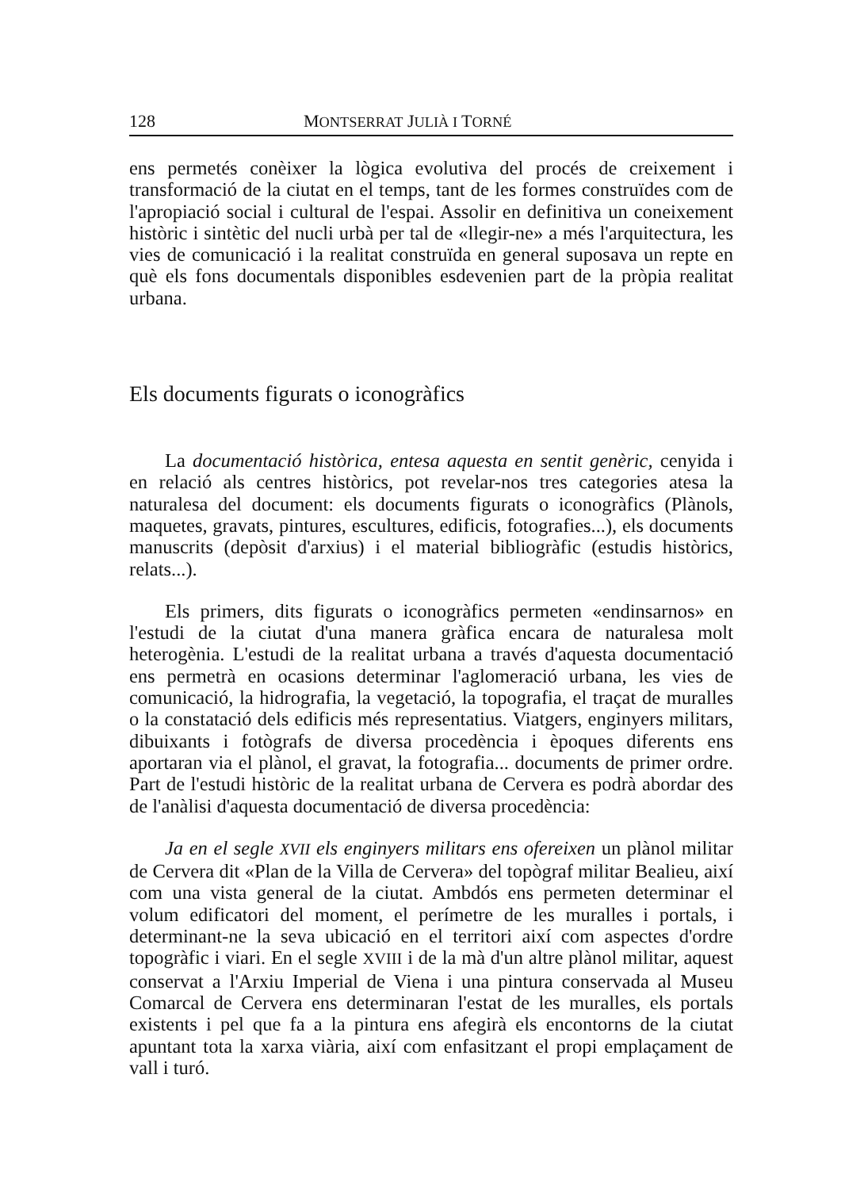128 MONTSERRAT JULIÀ I TORNÉ
ens permetés conèixer la lògica evolutiva del procés de creixement i transformació de la ciutat en el temps, tant de les formes construïdes com de l'apropiació social i cultural de l'espai. Assolir en definitiva un coneixement històric i sintètic del nucli urbà per tal de «llegir-ne» a més l'arquitectura, les vies de comunicació i la realitat construïda en general suposava un repte en què els fons documentals disponibles esdevenien part de la pròpia realitat urbana.
Els documents figurats o iconogràfics
La documentació històrica, entesa aquesta en sentit genèric, cenyida i en relació als centres històrics, pot revelar-nos tres categories atesa la naturalesa del document: els documents figurats o iconogràfics (Plànols, maquetes, gravats, pintures, escultures, edificis, fotografies...), els documents manuscrits (depòsit d'arxius) i el material bibliogràfic (estudis històrics, relats...).
Els primers, dits figurats o iconogràfics permeten «endinsarnos» en l'estudi de la ciutat d'una manera gràfica encara de naturalesa molt heterogènia. L'estudi de la realitat urbana a través d'aquesta documentació ens permetrà en ocasions determinar l'aglomeració urbana, les vies de comunicació, la hidrografia, la vegetació, la topografia, el traçat de muralles o la constatació dels edificis més representatius. Viatgers, enginyers militars, dibuixants i fotògrafs de diversa procedència i èpoques diferents ens aportaran via el plànol, el gravat, la fotografia... documents de primer ordre. Part de l'estudi històric de la realitat urbana de Cervera es podrà abordar des de l'anàlisi d'aquesta documentació de diversa procedència:
Ja en el segle XVII els enginyers militars ens ofereixen un plànol militar de Cervera dit «Plan de la Villa de Cervera» del topògraf militar Bealieu, així com una vista general de la ciutat. Ambdós ens permeten determinar el volum edificatori del moment, el perímetre de les muralles i portals, i determinant-ne la seva ubicació en el territori així com aspectes d'ordre topogràfic i viari. En el segle XVIII i de la mà d'un altre plànol militar, aquest conservat a l'Arxiu Imperial de Viena i una pintura conservada al Museu Comarcal de Cervera ens determinaran l'estat de les muralles, els portals existents i pel que fa a la pintura ens afegirà els encontorns de la ciutat apuntant tota la xarxa viària, així com enfasitzant el propi emplaçament de vall i turó.